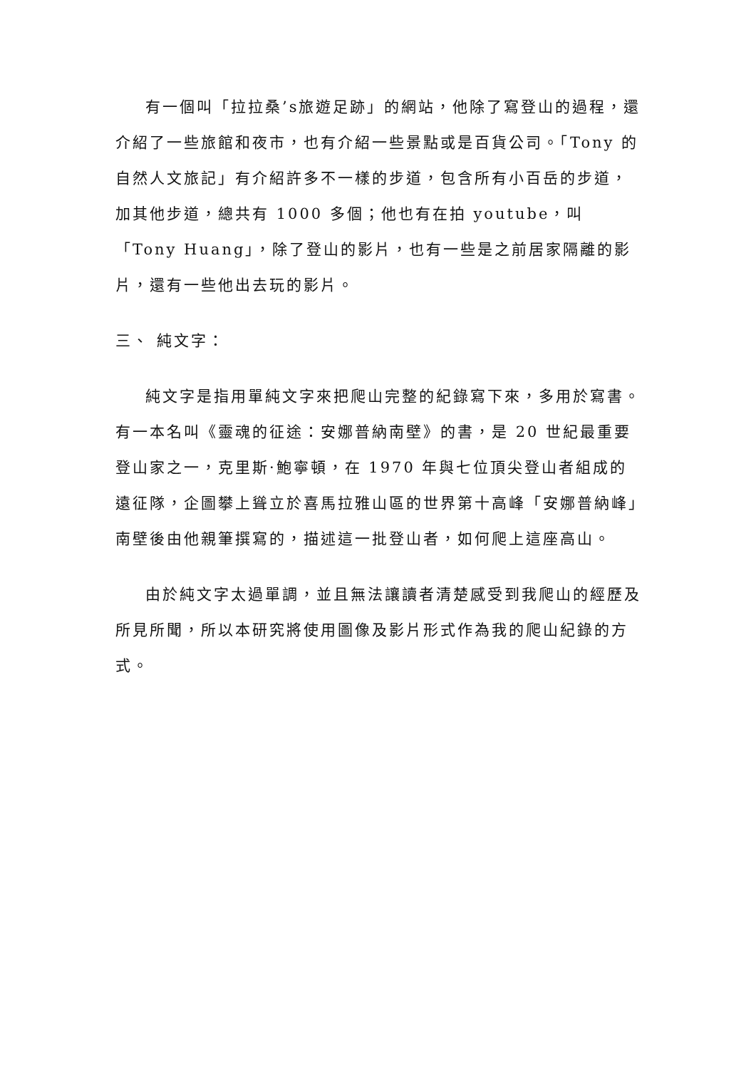有一個叫「拉拉桑’s旅遊足跡」的網站，他除了寫登山的過程，還介紹了一些旅館和夜市，也有介紹一些景點或是百貨公司。「Tony 的自然人文旅記」有介紹許多不一樣的步道，包含所有小百岳的步道，加其他步道，總共有 1000 多個；他也有在拍 youtube，叫「Tony Huang」，除了登山的影片，也有一些是之前居家隔離的影片，還有一些他出去玩的影片。
三、 純文字：
純文字是指用單純文字來把爬山完整的紀錄寫下來，多用於寫書。有一本名叫《靈魂的征途：安娜普納南壁》的書，是 20 世紀最重要登山家之一，克里斯·鮑寧頓，在 1970 年與七位頂尖登山者組成的遠征隊，企圖攀上聳立於喜馬拉雅山區的世界第十高峰「安娜普納峰」南壁後由他親筆撰寫的，描述這一批登山者，如何爬上這座高山。
由於純文字太過單調，並且無法讓讀者清楚感受到我爬山的經歷及所見所聞，所以本研究將使用圖像及影片形式作為我的爬山紀錄的方式。